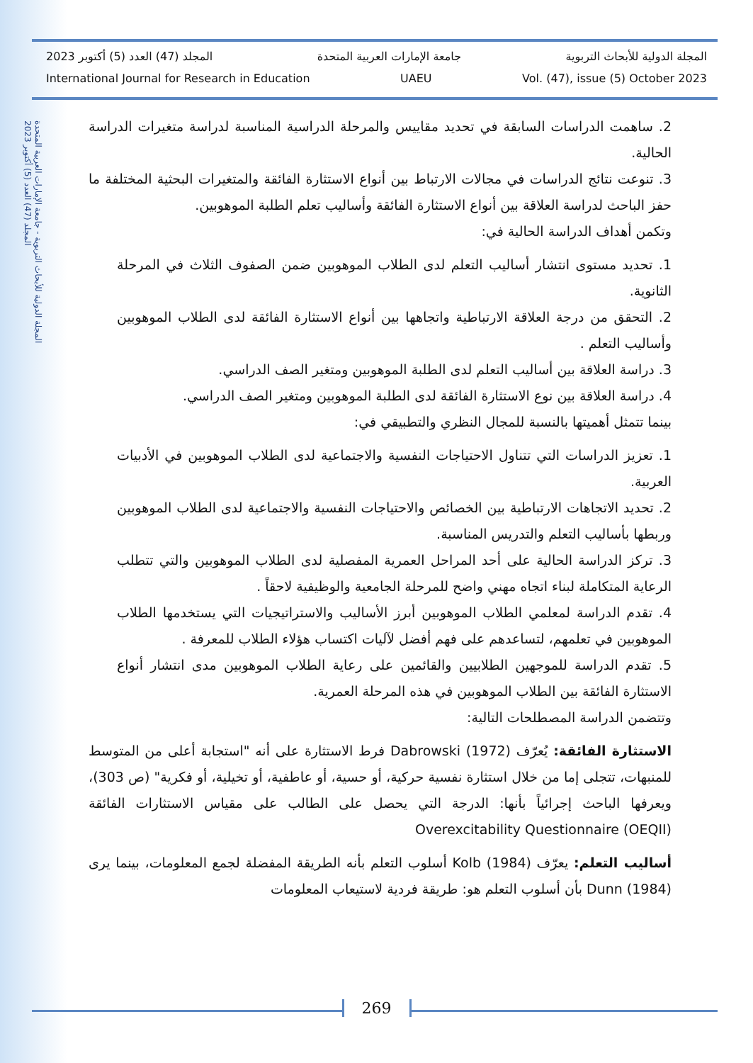المجلة الدولية للأبحاث التربوية - جامعة الإمارات العربية المتحدة
المجلد (47) العدد (5) أكتوبر 2023
المجلة الدولية للأبحاث التربوية جامعة الإمارات العربية المتحدة المجلد (47) العدد (5) أكتوبر 2023
International Journal for Research in Education UAEU Vol. (47), issue (5) October 2023
2. ساهمت الدراسات السابقة في تحديد مقاييس والمرحلة الدراسية المناسبة لدراسة متغيرات الدراسة الحالية.
3. تنوعت نتائج الدراسات في مجالات الارتباط بين أنواع الاستثارة الفائقة والمتغيرات البحثية المختلفة ما حفز الباحث لدراسة العلاقة بين أنواع الاستثارة الفائقة وأساليب تعلم الطلبة الموهوبين.
وتكمن أهداف الدراسة الحالية في:
1. تحديد مستوى انتشار أساليب التعلم لدى الطلاب الموهوبين ضمن الصفوف الثلاث في المرحلة الثانوية.
2. التحقق من درجة العلاقة الارتباطية واتجاهها بين أنواع الاستثارة الفائقة لدى الطلاب الموهوبين وأساليب التعلم .
3. دراسة العلاقة بين أساليب التعلم لدى الطلبة الموهوبين ومتغير الصف الدراسي.
4. دراسة العلاقة بين نوع الاستثارة الفائقة لدى الطلبة الموهوبين ومتغير الصف الدراسي.
بينما تتمثل أهميتها بالنسبة للمجال النظري والتطبيقي في:
1. تعزيز الدراسات التي تتناول الاحتياجات النفسية والاجتماعية لدى الطلاب الموهوبين في الأدبيات العربية.
2. تحديد الاتجاهات الارتباطية بين الخصائص والاحتياجات النفسية والاجتماعية لدى الطلاب الموهوبين وربطها بأساليب التعلم والتدريس المناسبة.
3. تركز الدراسة الحالية على أحد المراحل العمرية المفصلية لدى الطلاب الموهوبين والتي تتطلب الرعاية المتكاملة لبناء اتجاه مهني واضح للمرحلة الجامعية والوظيفية لاحقاً .
4. تقدم الدراسة لمعلمي الطلاب الموهوبين أبرز الأساليب والاستراتيجيات التي يستخدمها الطلاب الموهوبين في تعلمهم، لتساعدهم على فهم أفضل لآليات اكتساب هؤلاء الطلاب للمعرفة .
5. تقدم الدراسة للموجهين الطلابيين والقائمين على رعاية الطلاب الموهوبين مدى انتشار أنواع الاستثارة الفائقة بين الطلاب الموهوبين في هذه المرحلة العمرية.
وتتضمن الدراسة المصطلحات التالية:
الاستثارة الفائقة: يُعرّف Dabrowski (1972) فرط الاستثارة على أنه "استجابة أعلى من المتوسط للمنبهات، تتجلى إما من خلال استثارة نفسية حركية، أو حسية، أو عاطفية، أو تخيلية، أو فكرية" (ص 303)، ويعرفها الباحث إجرائياً بأنها: الدرجة التي يحصل على الطالب على مقياس الاستثارات الفائقة Overexcitability Questionnaire (OEQII)
أساليب التعلم: يعرّف Kolb (1984) أسلوب التعلم بأنه الطريقة المفضلة لجمع المعلومات، بينما يرى Dunn (1984) بأن أسلوب التعلم هو: طريقة فردية لاستيعاب المعلومات
269